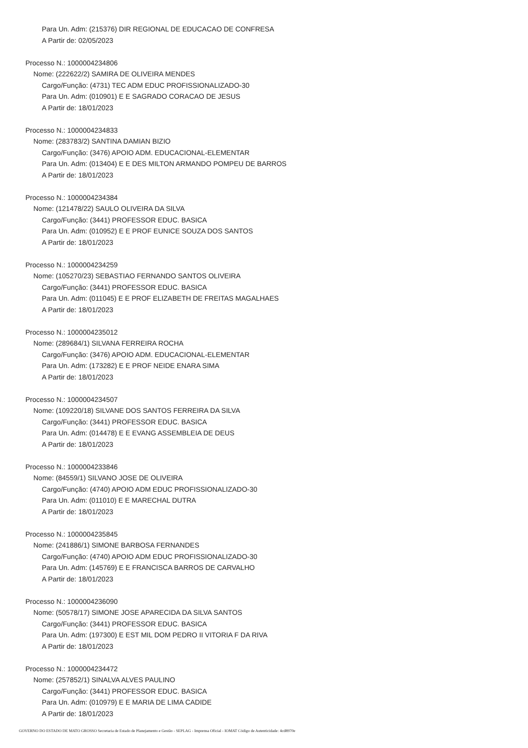Para Un. Adm: (215376) DIR REGIONAL DE EDUCACAO DE CONFRESA
A Partir de: 02/05/2023
Processo N.: 1000004234806
Nome: (222622/2) SAMIRA DE OLIVEIRA MENDES
Cargo/Função: (4731) TEC ADM EDUC PROFISSIONALIZADO-30
Para Un. Adm: (010901) E E SAGRADO CORACAO DE JESUS
A Partir de: 18/01/2023
Processo N.: 1000004234833
Nome: (283783/2) SANTINA DAMIAN BIZIO
Cargo/Função: (3476) APOIO ADM. EDUCACIONAL-ELEMENTAR
Para Un. Adm: (013404) E E DES MILTON ARMANDO POMPEU DE BARROS
A Partir de: 18/01/2023
Processo N.: 1000004234384
Nome: (121478/22) SAULO OLIVEIRA DA SILVA
Cargo/Função: (3441) PROFESSOR EDUC. BASICA
Para Un. Adm: (010952) E E PROF EUNICE SOUZA DOS SANTOS
A Partir de: 18/01/2023
Processo N.: 1000004234259
Nome: (105270/23) SEBASTIAO FERNANDO SANTOS OLIVEIRA
Cargo/Função: (3441) PROFESSOR EDUC. BASICA
Para Un. Adm: (011045) E E PROF ELIZABETH DE FREITAS MAGALHAES
A Partir de: 18/01/2023
Processo N.: 1000004235012
Nome: (289684/1) SILVANA FERREIRA ROCHA
Cargo/Função: (3476) APOIO ADM. EDUCACIONAL-ELEMENTAR
Para Un. Adm: (173282) E E PROF NEIDE ENARA SIMA
A Partir de: 18/01/2023
Processo N.: 1000004234507
Nome: (109220/18) SILVANE DOS SANTOS FERREIRA DA SILVA
Cargo/Função: (3441) PROFESSOR EDUC. BASICA
Para Un. Adm: (014478) E E EVANG ASSEMBLEIA DE DEUS
A Partir de: 18/01/2023
Processo N.: 1000004233846
Nome: (84559/1) SILVANO JOSE DE OLIVEIRA
Cargo/Função: (4740) APOIO ADM EDUC PROFISSIONALIZADO-30
Para Un. Adm: (011010) E E MARECHAL DUTRA
A Partir de: 18/01/2023
Processo N.: 1000004235845
Nome: (241886/1) SIMONE BARBOSA FERNANDES
Cargo/Função: (4740) APOIO ADM EDUC PROFISSIONALIZADO-30
Para Un. Adm: (145769) E E FRANCISCA BARROS DE CARVALHO
A Partir de: 18/01/2023
Processo N.: 1000004236090
Nome: (50578/17) SIMONE JOSE APARECIDA DA SILVA SANTOS
Cargo/Função: (3441) PROFESSOR EDUC. BASICA
Para Un. Adm: (197300) E EST MIL DOM PEDRO II VITORIA F DA RIVA
A Partir de: 18/01/2023
Processo N.: 1000004234472
Nome: (257852/1) SINALVA ALVES PAULINO
Cargo/Função: (3441) PROFESSOR EDUC. BASICA
Para Un. Adm: (010979) E E MARIA DE LIMA CADIDE
A Partir de: 18/01/2023
GOVERNO DO ESTADO DE MATO GROSSO Secretaria de Estado de Planejamento e Gestão - SEPLAG - Imprensa Oficial - IOMAT Código de Autenticidade: 4cd8970e